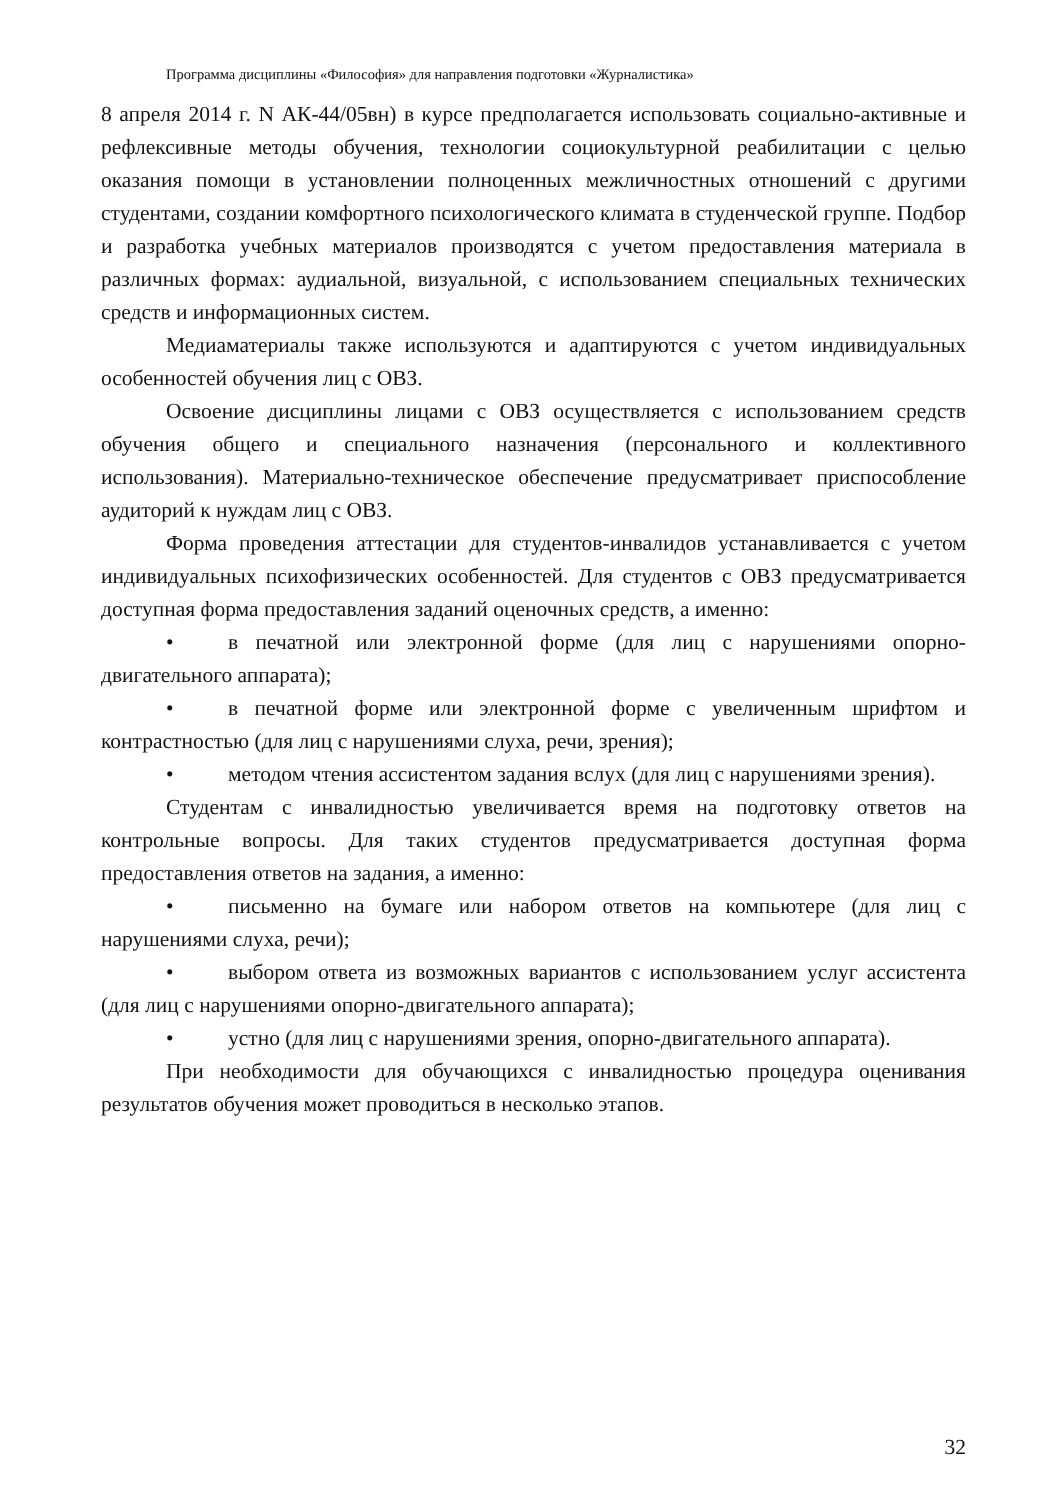Программа дисциплины «Философия» для направления подготовки «Журналистика»
8 апреля 2014 г. N АК-44/05вн) в курсе предполагается использовать социально-активные и рефлексивные методы обучения, технологии социокультурной реабилитации с целью оказания помощи в установлении полноценных межличностных отношений с другими студентами, создании комфортного психологического климата в студенческой группе. Подбор и разработка учебных материалов производятся с учетом предоставления материала в различных формах: аудиальной, визуальной, с использованием специальных технических средств и информационных систем.
Медиаматериалы также используются и адаптируются с учетом индивидуальных особенностей обучения лиц с ОВЗ.
Освоение дисциплины лицами с ОВЗ осуществляется с использованием средств обучения общего и специального назначения (персонального и коллективного использования). Материально-техническое обеспечение предусматривает приспособление аудиторий к нуждам лиц с ОВЗ.
Форма проведения аттестации для студентов-инвалидов устанавливается с учетом индивидуальных психофизических особенностей. Для студентов с ОВЗ предусматривается доступная форма предоставления заданий оценочных средств, а именно:
• в печатной или электронной форме (для лиц с нарушениями опорно-двигательного аппарата);
• в печатной форме или электронной форме с увеличенным шрифтом и контрастностью (для лиц с нарушениями слуха, речи, зрения);
• методом чтения ассистентом задания вслух (для лиц с нарушениями зрения).
Студентам с инвалидностью увеличивается время на подготовку ответов на контрольные вопросы. Для таких студентов предусматривается доступная форма предоставления ответов на задания, а именно:
• письменно на бумаге или набором ответов на компьютере (для лиц с нарушениями слуха, речи);
• выбором ответа из возможных вариантов с использованием услуг ассистента (для лиц с нарушениями опорно-двигательного аппарата);
• устно (для лиц с нарушениями зрения, опорно-двигательного аппарата).
При необходимости для обучающихся с инвалидностью процедура оценивания результатов обучения может проводиться в несколько этапов.
32